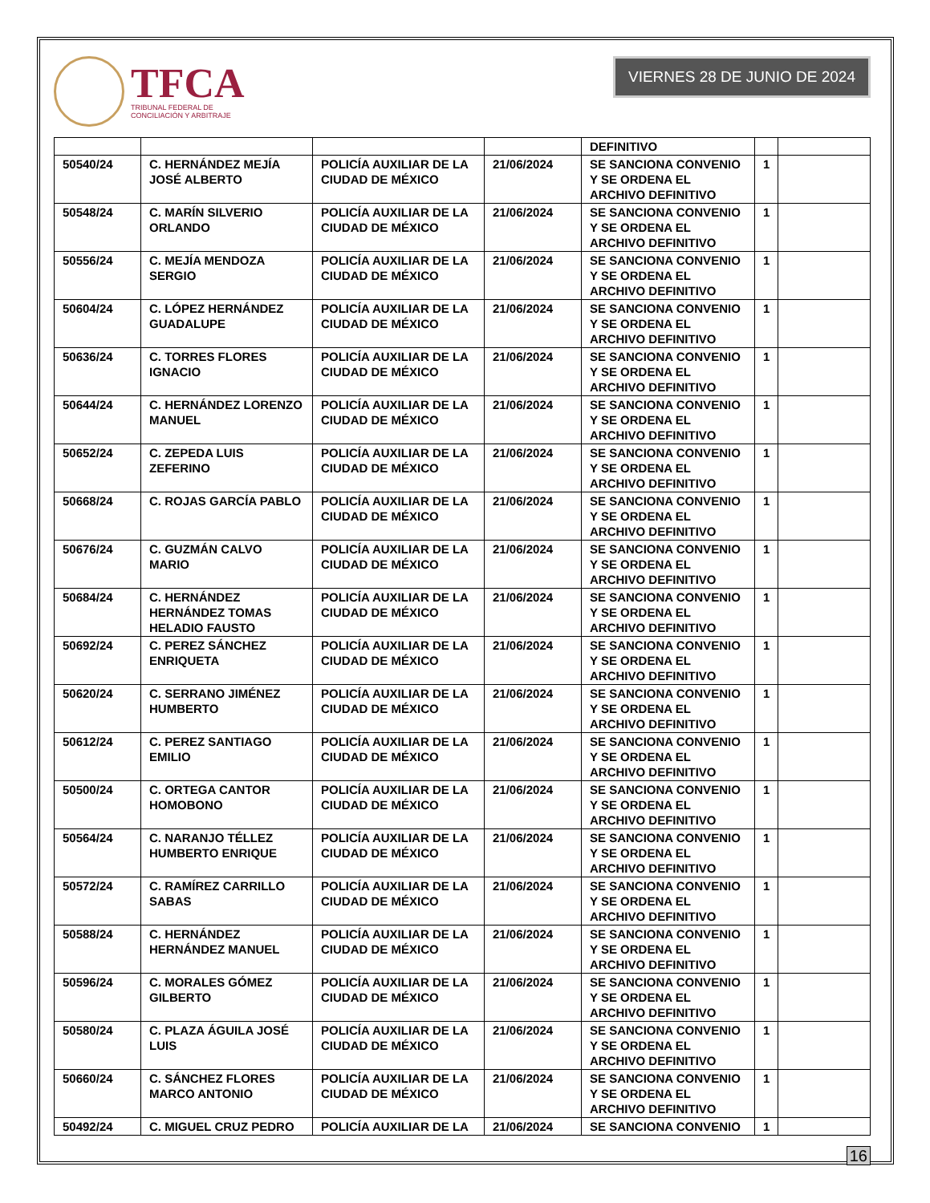TFCA
TRIBUNAL FEDERAL DE
CONCILIACIÓN Y ARBITRAJE
VIERNES 28 DE JUNIO DE 2024
| | | | | DEFINITIVO | | |
| 50540/24 | C. HERNÁNDEZ MEJÍA JOSÉ ALBERTO | POLICÍA AUXILIAR DE LA CIUDAD DE MÉXICO | 21/06/2024 | SE SANCIONA CONVENIO Y SE ORDENA EL ARCHIVO DEFINITIVO | 1 | |
| 50548/24 | C. MARÍN SILVERIO ORLANDO | POLICÍA AUXILIAR DE LA CIUDAD DE MÉXICO | 21/06/2024 | SE SANCIONA CONVENIO Y SE ORDENA EL ARCHIVO DEFINITIVO | 1 | |
| 50556/24 | C. MEJÍA MENDOZA SERGIO | POLICÍA AUXILIAR DE LA CIUDAD DE MÉXICO | 21/06/2024 | SE SANCIONA CONVENIO Y SE ORDENA EL ARCHIVO DEFINITIVO | 1 | |
| 50604/24 | C. LÓPEZ HERNÁNDEZ GUADALUPE | POLICÍA AUXILIAR DE LA CIUDAD DE MÉXICO | 21/06/2024 | SE SANCIONA CONVENIO Y SE ORDENA EL ARCHIVO DEFINITIVO | 1 | |
| 50636/24 | C. TORRES FLORES IGNACIO | POLICÍA AUXILIAR DE LA CIUDAD DE MÉXICO | 21/06/2024 | SE SANCIONA CONVENIO Y SE ORDENA EL ARCHIVO DEFINITIVO | 1 | |
| 50644/24 | C. HERNÁNDEZ LORENZO MANUEL | POLICÍA AUXILIAR DE LA CIUDAD DE MÉXICO | 21/06/2024 | SE SANCIONA CONVENIO Y SE ORDENA EL ARCHIVO DEFINITIVO | 1 | |
| 50652/24 | C. ZEPEDA LUIS ZEFERINO | POLICÍA AUXILIAR DE LA CIUDAD DE MÉXICO | 21/06/2024 | SE SANCIONA CONVENIO Y SE ORDENA EL ARCHIVO DEFINITIVO | 1 | |
| 50668/24 | C. ROJAS GARCÍA PABLO | POLICÍA AUXILIAR DE LA CIUDAD DE MÉXICO | 21/06/2024 | SE SANCIONA CONVENIO Y SE ORDENA EL ARCHIVO DEFINITIVO | 1 | |
| 50676/24 | C. GUZMÁN CALVO MARIO | POLICÍA AUXILIAR DE LA CIUDAD DE MÉXICO | 21/06/2024 | SE SANCIONA CONVENIO Y SE ORDENA EL ARCHIVO DEFINITIVO | 1 | |
| 50684/24 | C. HERNÁNDEZ HERNÁNDEZ TOMAS HELADIO FAUSTO | POLICÍA AUXILIAR DE LA CIUDAD DE MÉXICO | 21/06/2024 | SE SANCIONA CONVENIO Y SE ORDENA EL ARCHIVO DEFINITIVO | 1 | |
| 50692/24 | C. PEREZ SÁNCHEZ ENRIQUETA | POLICÍA AUXILIAR DE LA CIUDAD DE MÉXICO | 21/06/2024 | SE SANCIONA CONVENIO Y SE ORDENA EL ARCHIVO DEFINITIVO | 1 | |
| 50620/24 | C. SERRANO JIMÉNEZ HUMBERTO | POLICÍA AUXILIAR DE LA CIUDAD DE MÉXICO | 21/06/2024 | SE SANCIONA CONVENIO Y SE ORDENA EL ARCHIVO DEFINITIVO | 1 | |
| 50612/24 | C. PEREZ SANTIAGO EMILIO | POLICÍA AUXILIAR DE LA CIUDAD DE MÉXICO | 21/06/2024 | SE SANCIONA CONVENIO Y SE ORDENA EL ARCHIVO DEFINITIVO | 1 | |
| 50500/24 | C. ORTEGA CANTOR HOMOBONO | POLICÍA AUXILIAR DE LA CIUDAD DE MÉXICO | 21/06/2024 | SE SANCIONA CONVENIO Y SE ORDENA EL ARCHIVO DEFINITIVO | 1 | |
| 50564/24 | C. NARANJO TÉLLEZ HUMBERTO ENRIQUE | POLICÍA AUXILIAR DE LA CIUDAD DE MÉXICO | 21/06/2024 | SE SANCIONA CONVENIO Y SE ORDENA EL ARCHIVO DEFINITIVO | 1 | |
| 50572/24 | C. RAMÍREZ CARRILLO SABAS | POLICÍA AUXILIAR DE LA CIUDAD DE MÉXICO | 21/06/2024 | SE SANCIONA CONVENIO Y SE ORDENA EL ARCHIVO DEFINITIVO | 1 | |
| 50588/24 | C. HERNÁNDEZ HERNÁNDEZ MANUEL | POLICÍA AUXILIAR DE LA CIUDAD DE MÉXICO | 21/06/2024 | SE SANCIONA CONVENIO Y SE ORDENA EL ARCHIVO DEFINITIVO | 1 | |
| 50596/24 | C. MORALES GÓMEZ GILBERTO | POLICÍA AUXILIAR DE LA CIUDAD DE MÉXICO | 21/06/2024 | SE SANCIONA CONVENIO Y SE ORDENA EL ARCHIVO DEFINITIVO | 1 | |
| 50580/24 | C. PLAZA ÁGUILA JOSÉ LUIS | POLICÍA AUXILIAR DE LA CIUDAD DE MÉXICO | 21/06/2024 | SE SANCIONA CONVENIO Y SE ORDENA EL ARCHIVO DEFINITIVO | 1 | |
| 50660/24 | C. SÁNCHEZ FLORES MARCO ANTONIO | POLICÍA AUXILIAR DE LA CIUDAD DE MÉXICO | 21/06/2024 | SE SANCIONA CONVENIO Y SE ORDENA EL ARCHIVO DEFINITIVO | 1 | |
| 50492/24 | C. MIGUEL CRUZ PEDRO | POLICÍA AUXILIAR DE LA | 21/06/2024 | SE SANCIONA CONVENIO | 1 | |
16